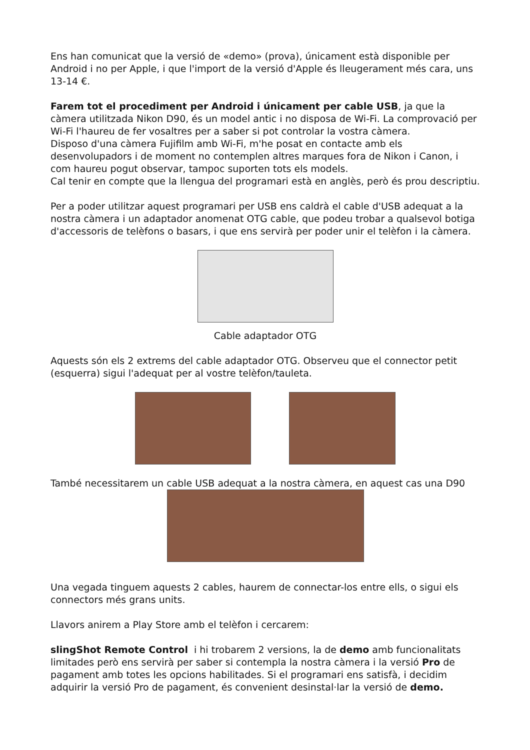Ens han comunicat que la versió de «demo» (prova), únicament està disponible per Android i no per Apple, i que l'import de la versió d'Apple és lleugerament més cara, uns 13-14 €.
Farem tot el procediment per Android i únicament per cable USB, ja que la càmera utilitzada Nikon D90, és un model antic i no disposa de Wi-Fi. La comprovació per Wi-Fi l'haureu de fer vosaltres per a saber si pot controlar la vostra càmera.
Disposo d'una càmera Fujifilm amb Wi-Fi, m'he posat en contacte amb els desenvolupadors i de moment no contemplen altres marques fora de Nikon i Canon, i com haureu pogut observar, tampoc suporten tots els models.
Cal tenir en compte que la llengua del programari està en anglès, però és prou descriptiu.
Per a poder utilitzar aquest programari per USB ens caldrà el cable d'USB adequat a la nostra càmera i un adaptador anomenat OTG cable, que podeu trobar a qualsevol botiga d'accessoris de telèfons o basars, i que ens servirà per poder unir el telèfon i la càmera.
Cable adaptador OTG
Aquests són els 2 extrems del cable adaptador OTG. Observeu que el connector petit (esquerra) sigui l'adequat per al vostre telèfon/tauleta.
També necessitarem un cable USB adequat a la nostra càmera, en aquest cas una D90
Una vegada tinguem aquests 2 cables, haurem de connectar-los entre ells, o sigui els connectors més grans units.
Llavors anirem a Play Store amb el telèfon i cercarem:
slingShot Remote Control i hi trobarem 2 versions, la de demo amb funcionalitats limitades però ens servirà per saber si contempla la nostra càmera i la versió Pro de pagament amb totes les opcions habilitades. Si el programari ens satisfà, i decidim adquirir la versió Pro de pagament, és convenient desinstal·lar la versió de demo.